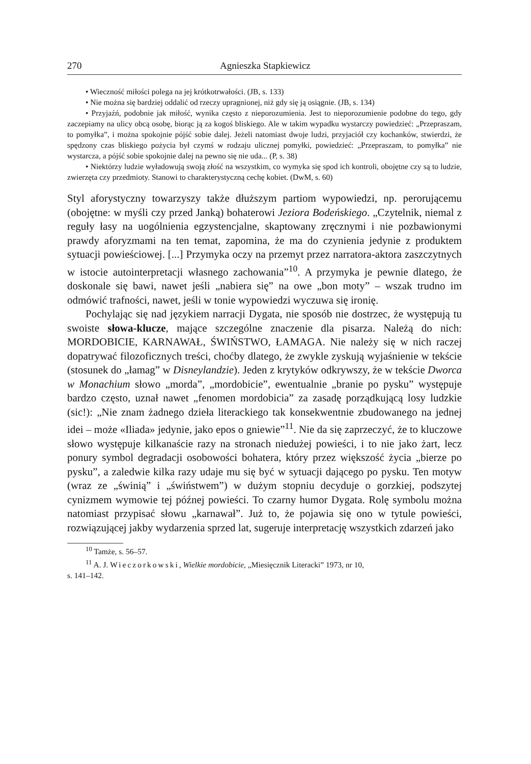270 Agnieszka Stapkiewicz
• Wieczność miłości polega na jej krótkotrwałości. (JB, s. 133)
• Nie można się bardziej oddalić od rzeczy upragnionej, niż gdy się ją osiągnie. (JB, s. 134)
• Przyjaźń, podobnie jak miłość, wynika często z nieporozumienia. Jest to nieporozumienie podobne do tego, gdy zaczepiamy na ulicy obcą osobę, biorąc ją za kogoś bliskiego. Ale w takim wypadku wystarczy powiedzieć: „Przepraszam, to pomyłka”, i można spokojnie pójść sobie dalej. Jeżeli natomiast dwoje ludzi, przyjaciół czy kochanków, stwierdzi, że spędzony czas bliskiego pożycia był czymś w rodzaju ulicznej pomyłki, powiedzieć: „Przepraszam, to pomyłka” nie wystarcza, a pójść sobie spokojnie dalej na pewno się nie uda... (P, s. 38)
• Niektórzy ludzie wyładowują swoją złość na wszystkim, co wymyka się spod ich kontroli, obojętne czy są to ludzie, zwierzęta czy przedmioty. Stanowi to charakterystyczną cechę kobiet. (DwM, s. 60)
Styl aforystyczny towarzyszy także dłuższym partiom wypowiedzi, np. perorującemu (obojętne: w myśli czy przed Janką) bohaterowi Jeziora Bodeńskiego. „Czytelnik, niemal z reguły łasy na uogólnienia egzystencjalne, skaptowany zręcznymi i nie pozbawionymi prawdy aforyzmami na ten temat, zapomina, że ma do czynienia jedynie z produktem sytuacji powieściowej. [...] Przymyka oczy na przemyt przez narratora-aktora zaszczytnych w istocie autointerpretacji własnego zachowania”<sup>10</sup>. A przymyka je pewnie dlatego, że doskonale się bawi, nawet jeśli „nabiera się” na owe „bon moty” – wszak trudno im odmówić trafności, nawet, jeśli w tonie wypowiedzi wyczuwa się ironię.
Pochylając się nad językiem narracji Dygata, nie sposób nie dostrzec, że występują tu swoiste słowa-klucze, mające szczególne znaczenie dla pisarza. Należą do nich: MORDOBICIE, KARNAWAŁ, ŚWIŃSTWO, ŁAMAGA. Nie należy się w nich raczej dopatrywać filozoficznych treści, choćby dlatego, że zwykle zyskują wyjaśnienie w tekście (stosunek do „łamag” w Disneylandzie). Jeden z krytyków odkrywszy, że w tekście Dworca w Monachium słowo „morda”, „mordobicie”, ewentualnie „branie po pysku” występuje bardzo często, uznał nawet „fenomen mordobicia” za zasadę porządkującą losy ludzkie (sic!): „Nie znam żadnego dzieła literackiego tak konsekwentnie zbudowanego na jednej idei – może «Iliada» jedynie, jako epos o gniewie”<sup>11</sup>. Nie da się zaprzeczyć, że to kluczowe słowo występuje kilkanaście razy na stronach niedużej powieści, i to nie jako żart, lecz ponury symbol degradacji osobowości bohatera, który przez większość życia „bierze po pysku”, a zaledwie kilka razy udaje mu się być w sytuacji dającego po pysku. Ten motyw (wraz ze „świnią” i „świństwem”) w dużym stopniu decyduje o gorzkiej, podszytej cynizmem wymowie tej późnej powieści. To czarny humor Dygata. Rolę symbolu można natomiast przypisać słowu „karnawał”. Już to, że pojawia się ono w tytule powieści, rozwiązującej jakby wydarzenia sprzed lat, sugeruje interpretację wszystkich zdarzeń jako
<sup>10</sup> Tamże, s. 56–57.
<sup>11</sup> A. J. Wieczorkowski, Wielkie mordobicie, „Miesięcznik Literacki” 1973, nr 10,
s. 141–142.